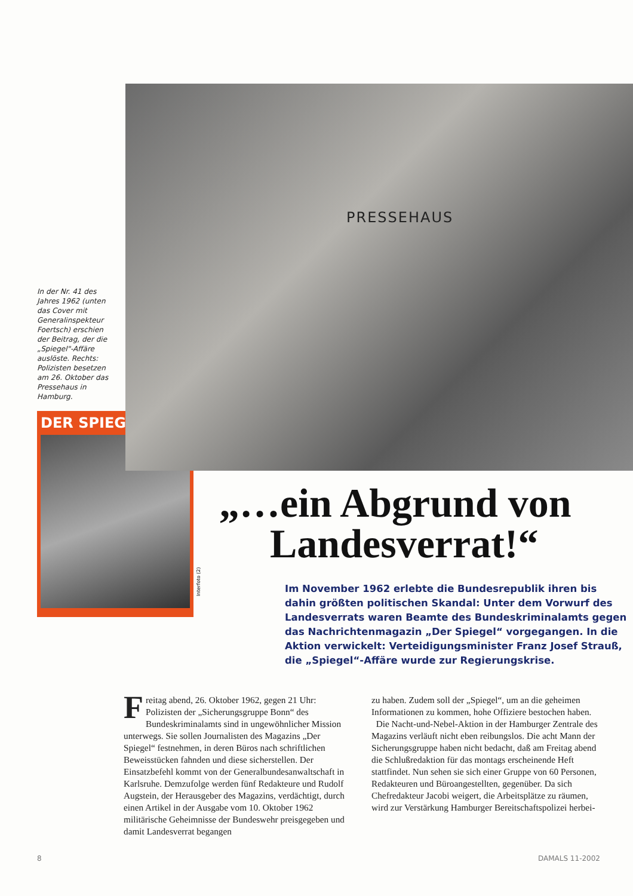In der Nr. 41 des Jahres 1962 (unten das Cover mit Generalinspekteur Foertsch) erschien der Beitrag, der die „Spiegel"-Affäre auslöste. Rechts: Polizisten besetzen am 26. Oktober das Pressehaus in Hamburg.
PRESSEHAUS
DER SPIEGEL
Interfoto (2)
„…ein Abgrund von
Landesverrat!“
Im November 1962 erlebte die Bundesrepublik ihren bis dahin größten politischen Skandal: Unter dem Vorwurf des Landesverrats waren Beamte des Bundeskriminalamts gegen das Nachrichtenmagazin „Der Spiegel“ vorgegangen. In die Aktion verwickelt: Verteidigungsminister Franz Josef Strauß, die „Spiegel“-Affäre wurde zur Regierungskrise.
Freitag abend, 26. Oktober 1962, gegen 21 Uhr: Polizisten der „Sicherungsgruppe Bonn“ des Bundeskriminalamts sind in ungewöhnlicher Mission unterwegs. Sie sollen Journalisten des Magazins „Der Spiegel“ festnehmen, in deren Büros nach schriftlichen Beweisstücken fahnden und diese sicherstellen. Der Einsatzbefehl kommt von der Generalbundesanwaltschaft in Karlsruhe. Demzufolge werden fünf Redakteure und Rudolf Augstein, der Herausgeber des Magazins, verdächtigt, durch einen Artikel in der Ausgabe vom 10. Oktober 1962 militärische Geheimnisse der Bundeswehr preisgegeben und damit Landesverrat begangen
zu haben. Zudem soll der „Spiegel“, um an die geheimen Informationen zu kommen, hohe Offiziere bestochen haben.
Die Nacht-und-Nebel-Aktion in der Hamburger Zentrale des Magazins verläuft nicht eben reibungslos. Die acht Mann der Sicherungsgruppe haben nicht bedacht, daß am Freitag abend die Schlußredaktion für das montags erscheinende Heft stattfindet. Nun sehen sie sich einer Gruppe von 60 Personen, Redakteuren und Büroangestellten, gegenüber. Da sich Chefredakteur Jacobi weigert, die Arbeitsplätze zu räumen, wird zur Verstärkung Hamburger Bereitschaftspolizei herbei-
8 DAMALS 11-2002